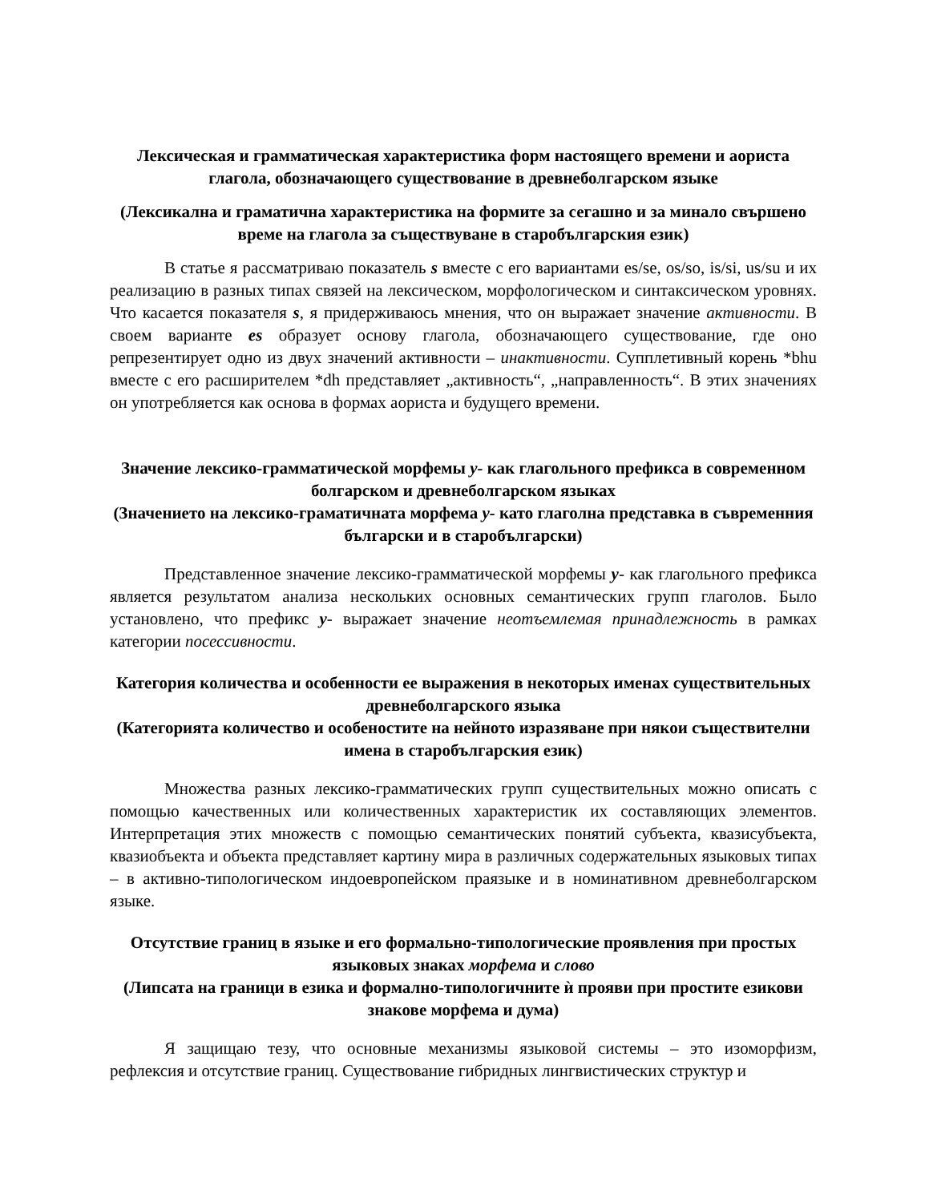Лексическая и грамматическая характеристика форм настоящего времени и аориста глагола, обозначающего существование в древнеболгарском языке
(Лексикална и граматична характеристика на формите за сегашно и за минало свършено време на глагола за съществуване в старобългарския език)
В статье я рассматриваю показатель s вместе с его вариантами es/se, os/so, is/si, us/su и их реализацию в разных типах связей на лексическом, морфологическом и синтаксическом уровнях. Что касается показателя s, я придерживаюсь мнения, что он выражает значение активности. В своем варианте es образует основу глагола, обозначающего существование, где оно репрезентирует одно из двух значений активности – инактивности. Супплетивный корень *bhu вместе с его расширителем *dh представляет „активность“, „направленность“. В этих значениях он употребляется как основа в формах аориста и будущего времени.
Значение лексико-грамматической морфемы у- как глагольного префикса в современном болгарском и древнеболгарском языках
(Значението на лексико-граматичната морфема у- като глаголна представка в съвременния български и в старобългарски)
Представленное значение лексико-грамматической морфемы у- как глагольного префикса является результатом анализа нескольких основных семантических групп глаголов. Было установлено, что префикс у- выражает значение неотъемлемая принадлежность в рамках категории посессивности.
Категория количества и особенности ее выражения в некоторых именах существительных древнеболгарского языка
(Категорията количество и особеностите на нейното изразяване при някои съществителни имена в старобългарския език)
Множества разных лексико-грамматических групп существительных можно описать с помощью качественных или количественных характеристик их составляющих элементов. Интерпретация этих множеств с помощью семантических понятий субъекта, квазисубъекта, квазиобъекта и объекта представляет картину мира в различных содержательных языковых типах – в активно-типологическом индоевропейском праязыке и в номинативном древнеболгарском языке.
Отсутствие границ в языке и его формально-типологические проявления при простых языковых знаках морфема и слово
(Липсата на граници в езика и формално-типологичните ѝ прояви при простите езикови знакове морфема и дума)
Я защищаю тезу, что основные механизмы языковой системы – это изоморфизм, рефлексия и отсутствие границ. Существование гибридных лингвистических структур и